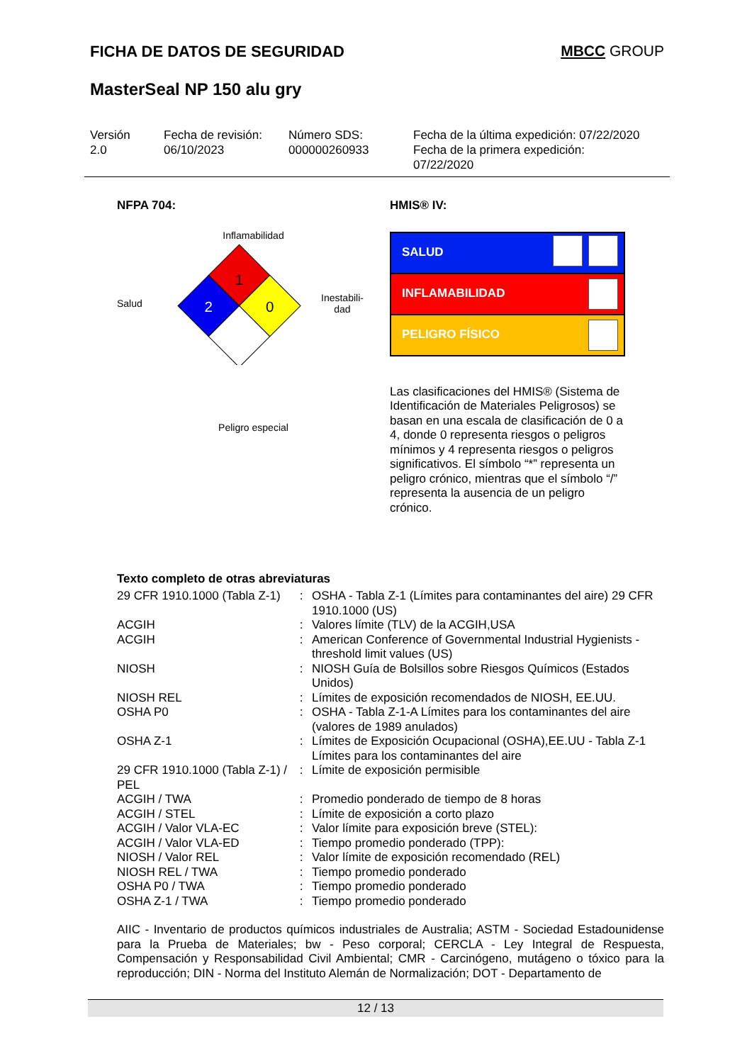FICHA DE DATOS DE SEGURIDAD MBCC GROUP
MasterSeal NP 150 alu gry
Versión
2.0
Fecha de revisión:
06/10/2023
Número SDS:
000000260933
Fecha de la última expedición: 07/22/2020
Fecha de la primera expedición:
07/22/2020
NFPA 704:
Inflamabilidad
Salud
1
2
0
Inestabili-
dad
Peligro especial
HMIS® IV:
SALUD
INFLAMABILIDAD
PELIGRO FÍSICO
Las clasificaciones del HMIS® (Sistema de Identificación de Materiales Peligrosos) se basan en una escala de clasificación de 0 a 4, donde 0 representa riesgos o peligros mínimos y 4 representa riesgos o peligros significativos. El símbolo “*” representa un peligro crónico, mientras que el símbolo “/” representa la ausencia de un peligro crónico.
Texto completo de otras abreviaturas
| 29 CFR 1910.1000 (Tabla Z-1) | : | OSHA - Tabla Z-1 (Límites para contaminantes del aire) 29 CFR 1910.1000 (US) |
| ACGIH | : | Valores límite (TLV) de la ACGIH,USA |
| ACGIH | : | American Conference of Governmental Industrial Hygienists - threshold limit values (US) |
| NIOSH | : | NIOSH Guía de Bolsillos sobre Riesgos Químicos (Estados Unidos) |
| NIOSH REL | : | Límites de exposición recomendados de NIOSH, EE.UU. |
| OSHA P0 | : | OSHA - Tabla Z-1-A Límites para los contaminantes del aire (valores de 1989 anulados) |
| OSHA Z-1 | : | Límites de Exposición Ocupacional (OSHA),EE.UU - Tabla Z-1 Límites para los contaminantes del aire |
| 29 CFR 1910.1000 (Tabla Z-1) / PEL | : | Límite de exposición permisible |
| ACGIH / TWA | : | Promedio ponderado de tiempo de 8 horas |
| ACGIH / STEL | : | Límite de exposición a corto plazo |
| ACGIH / Valor VLA-EC | : | Valor límite para exposición breve (STEL): |
| ACGIH / Valor VLA-ED | : | Tiempo promedio ponderado (TPP): |
| NIOSH / Valor REL | : | Valor límite de exposición recomendado (REL) |
| NIOSH REL / TWA | : | Tiempo promedio ponderado |
| OSHA P0 / TWA | : | Tiempo promedio ponderado |
| OSHA Z-1 / TWA | : | Tiempo promedio ponderado |
AIIC - Inventario de productos químicos industriales de Australia; ASTM - Sociedad Estadounidense para la Prueba de Materiales; bw - Peso corporal; CERCLA - Ley Integral de Respuesta, Compensación y Responsabilidad Civil Ambiental; CMR - Carcinógeno, mutágeno o tóxico para la reproducción; DIN - Norma del Instituto Alemán de Normalización; DOT - Departamento de
12 / 13